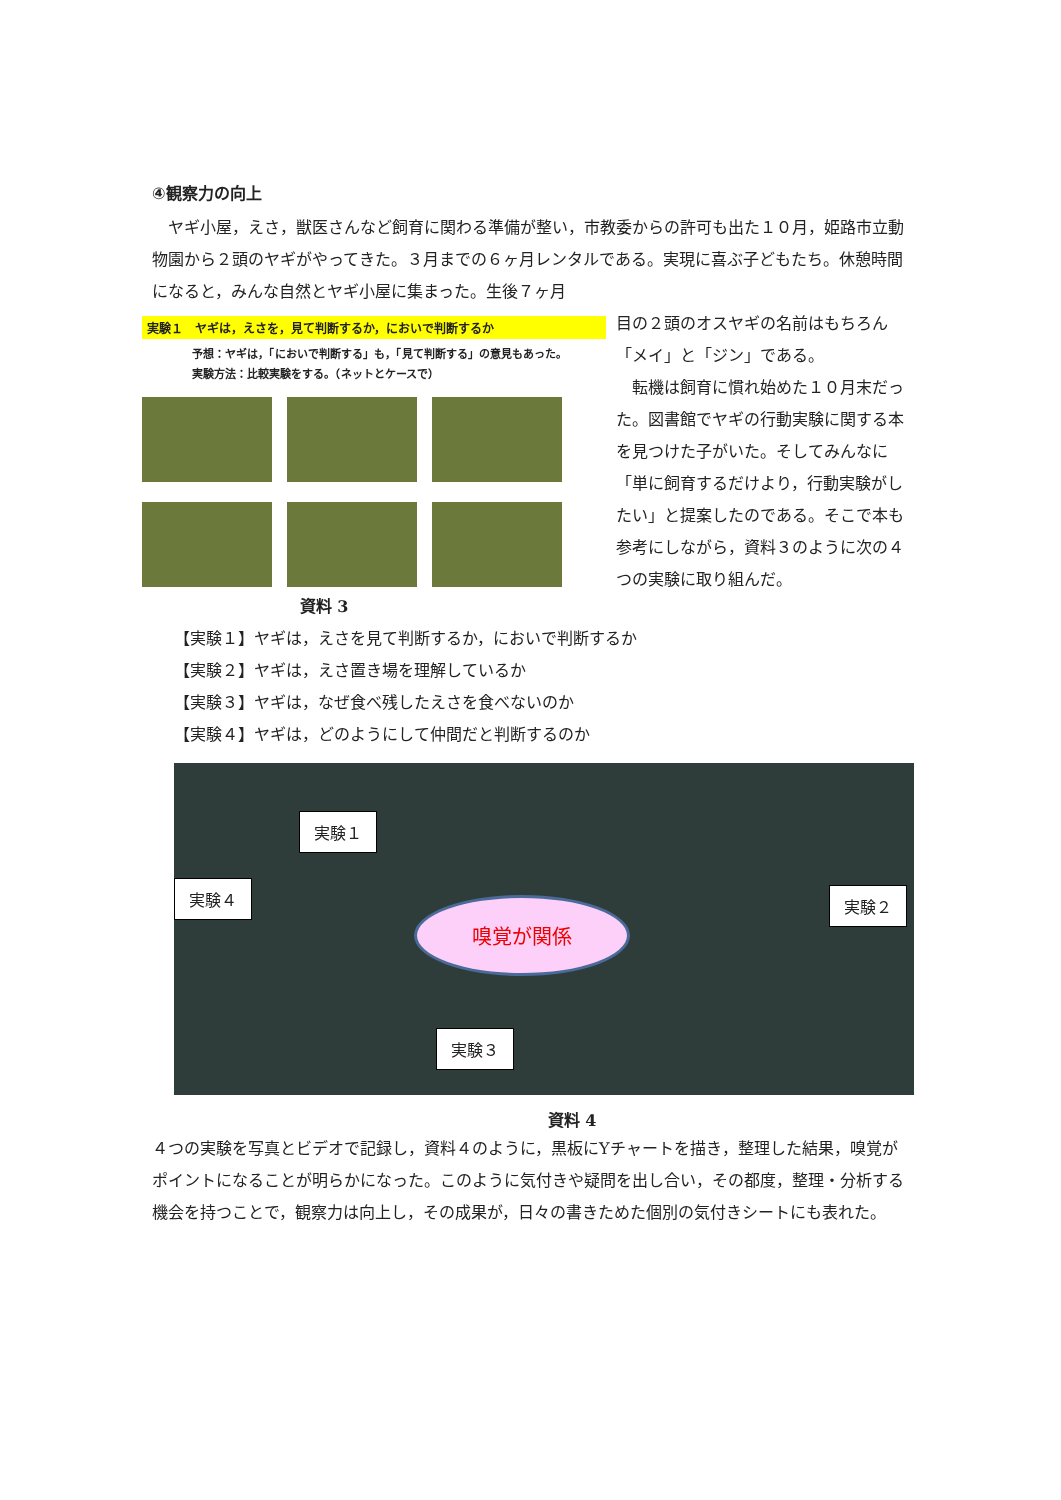④観察力の向上
　ヤギ小屋，えさ，獣医さんなど飼育に関わる準備が整い，市教委からの許可も出た１０月，姫路市立動物園から２頭のヤギがやってきた。３月までの６ヶ月レンタルである。実現に喜ぶ子どもたち。休憩時間になると，みんな自然とヤギ小屋に集まった。生後７ヶ月
実験１　ヤギは，えさを，見て判断するか，においで判断するか
予想：ヤギは，「においで判断する」も，「見て判断する」の意見もあった。
実験方法：比較実験をする。（ネットとケースで）
資料 3
目の２頭のオスヤギの名前はもちろん「メイ」と「ジン」である。
　転機は飼育に慣れ始めた１０月末だった。図書館でヤギの行動実験に関する本を見つけた子がいた。そしてみんなに「単に飼育するだけより，行動実験がしたい」と提案したのである。そこで本も参考にしながら，資料３のように次の４つの実験に取り組んだ。
【実験１】ヤギは，えさを見て判断するか，においで判断するか
【実験２】ヤギは，えさ置き場を理解しているか
【実験３】ヤギは，なぜ食べ残したえさを食べないのか
【実験４】ヤギは，どのようにして仲間だと判断するのか
実験１
実験４ 実験２
実験３
嗅覚が関係
資料 4
４つの実験を写真とビデオで記録し，資料４のように，黒板にYチャートを描き，整理した結果，嗅覚がポイントになることが明らかになった。このように気付きや疑問を出し合い，その都度，整理・分析する機会を持つことで，観察力は向上し，その成果が，日々の書きためた個別の気付きシートにも表れた。